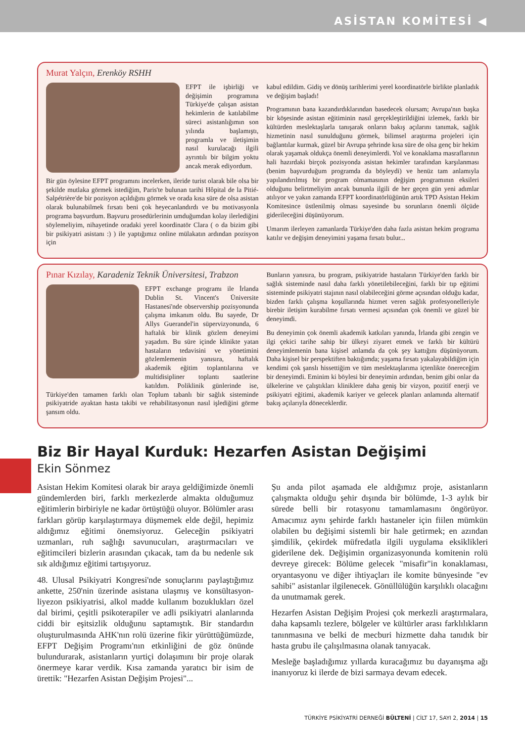ASİSTAN KOMİTESİ ◀
Murat Yalçın, Erenköy RSHH
EFPT ile işbirliği ve değişimin programına Türkiye'de çalışan asistan hekimlerin de katılabilme süreci asistanlığımın son yılında başlamıştı, programla ve iletişimin nasıl kurulacağı ilgili ayrıntılı bir bilgim yoktu ancak merak ediyordum.
Bir gün öylesine EFPT programını incelerken, ileride turist olarak bile olsa bir şekilde mutlaka görmek istediğim, Paris'te bulunan tarihi Hôpital de la Pitié-Salpétrière'de bir pozisyon açıldığını görmek ve orada kısa süre de olsa asistan olarak bulunabilmek fırsatı beni çok heyecanlandırdı ve bu motivasyonla programa başvurdum. Başvuru prosedürlerinin umduğumdan kolay ilerlediğini söylemeliyim, nihayetinde oradaki yerel koordinatör Clara ( o da bizim gibi bir psikiyatri asistanı :) ) ile yaptığımız online mülakatın ardından pozisyon için
kabul edildim. Gidiş ve dönüş tarihlerimi yerel koordinatörle birlikte planladık ve değişim başladı!
Programının bana kazandırdıklarından basedecek olursam; Avrupa'nın başka bir köşesinde asistan eğitiminin nasıl gerçekleştirildiğini izlemek, farklı bir kültürden meslektaşlarla tanışarak onların bakış açılarını tanımak, sağlık hizmetinin nasıl sunulduğunu görmek, bilimsel araştırma projeleri için bağlantılar kurmak, güzel bir Avrupa şehrinde kısa süre de olsa genç bir hekim olarak yaşamak oldukça önemli deneyimlerdi. Yol ve konaklama masraflarının hali hazırdaki birçok pozisyonda asistan hekimler tarafından karşılanması (benim başvurduğum programda da böyleydi) ve henüz tam anlamıyla yapılandırılmış bir program olmamasının değişim programının eksileri olduğunu belirtmeliyim ancak bununla ilgili de her geçen gün yeni adımlar atılıyor ve yakın zamanda EFPT koordinatörlüğünün artık TPD Asistan Hekim Komitesince üstlenilmiş olması sayesinde bu sorunların önemli ölçüde giderileceğini düşünüyorum.
Umarım ilerleyen zamanlarda Türkiye'den daha fazla asistan hekim programa katılır ve değişim deneyimini yaşama fırsatı bulur...
Pınar Kızılay, Karadeniz Teknik Üniversitesi, Trabzon
EFPT exchange programı ile İrlanda Dublin St. Vincent's Üniversite Hastanesi'nde observership pozisyonunda çalışma imkanım oldu. Bu sayede, Dr Allys Guerandel'in süpervizyonunda, 6 haftalık bir klinik gözlem deneyimi yaşadım. Bu süre içinde klinikte yatan hastaların tedavisini ve yönetimini gözlemlemenin yanısıra, haftalık akademik eğitim toplantılarına ve multidisipliner toplantı saatlerine katıldım. Poliklinik günlerinde ise, Türkiye'den tamamen farklı olan Toplum tabanlı bir sağlık sisteminde psikiyatride ayaktan hasta takibi ve rehabilitasyonun nasıl işlediğini görme şansım oldu.
Bunların yanısıra, bu program, psikiyatride hastaların Türkiye'den farklı bir sağlık sisteminde nasıl daha farklı yönetilebileceğini, farklı bir tıp eğitimi sisteminde psikiyatri stajının nasıl olabileceğini görme açısından olduğu kadar, bizden farklı çalışma koşullarında hizmet veren sağlık profesyonelleriyle birebir iletişim kurabilme fırsatı vermesi açısından çok önemli ve güzel bir deneyimdi.
Bu deneyimin çok önemli akademik katkıları yanında, İrlanda gibi zengin ve ilgi çekici tarihe sahip bir ülkeyi ziyaret etmek ve farklı bir kültürü deneyimlemenin bana kişisel anlamda da çok şey kattığını düşünüyorum. Daha kişisel bir perspektiften baktığımda; yaşama fırsatı yakalayabildiğim için kendimi çok şanslı hissettiğim ve tüm meslektaşlarıma içtenlikte önereceğim bir deneyimdi. Eminim ki böylesi bir deneyimin ardından, benim gibi onlar da ülkelerine ve çalıştıkları kliniklere daha geniş bir vizyon, pozitif enerji ve psikiyatri eğitimi, akademik kariyer ve gelecek planları anlamında alternatif bakış açılarıyla döneceklerdir.
Biz Bir Hayal Kurduk: Hezarfen Asistan Değişimi
Ekin Sönmez
Asistan Hekim Komitesi olarak bir araya geldiğimizde önemli gündemlerden biri, farklı merkezlerde almakta olduğumuz eğitimlerin birbiriyle ne kadar örtüştüğü oluyor. Bölümler arası farkları görüp karşılaştırmaya düşmemek elde değil, hepimiz aldığımız eğitimi önemsiyoruz. Geleceğin psikiyatri uzmanları, ruh sağlığı savunucuları, araştırmacıları ve eğitimcileri bizlerin arasından çıkacak, tam da bu nedenle sık sık aldığımız eğitimi tartışıyoruz.
48. Ulusal Psikiyatri Kongresi'nde sonuçlarını paylaştığımız ankette, 250'nin üzerinde asistana ulaşmış ve konsültasyon-liyezon psikiyatrisi, alkol madde kullanım bozuklukları özel dal birimi, çeşitli psikoterapiler ve adli psikiyatri alanlarında ciddi bir eşitsizlik olduğunu saptamıştık. Bir standardın oluşturulmasında AHK'nın rolü üzerine fikir yürüttüğümüzde, EFPT Değişim Programı'nın etkinliğini de göz önünde bulundurarak, asistanların yurtiçi dolaşımını bir proje olarak önermeye karar verdik. Kısa zamanda yaratıcı bir isim de ürettik: "Hezarfen Asistan Değişim Projesi"...
Şu anda pilot aşamada ele aldığımız proje, asistanların çalışmakta olduğu şehir dışında bir bölümde, 1-3 aylık bir sürede belli bir rotasyonu tamamlamasını öngörüyor. Amacımız aynı şehirde farklı hastaneler için fiilen mümkün olabilen bu değişimi sistemli bir hale getirmek; en azından şimdilik, çekirdek müfredatla ilgili uygulama eksiklikleri giderilene dek. Değişimin organizasyonunda komitenin rolü devreye girecek: Bölüme gelecek "misafir"in konaklaması, oryantasyonu ve diğer ihtiyaçları ile komite bünyesinde "ev sahibi" asistanlar ilgilenecek. Gönüllülüğün karşılıklı olacağını da unutmamak gerek.
Hezarfen Asistan Değişim Projesi çok merkezli araştırmalara, daha kapsamlı tezlere, bölgeler ve kültürler arası farklılıkların tanınmasına ve belki de mecburi hizmette daha tanıdık bir hasta grubu ile çalışılmasına olanak tanıyacak.
Mesleğe başladığımız yıllarda kuracağımız bu dayanışma ağı inanıyoruz ki ilerde de bizi sarmaya devam edecek.
TÜRKİYE PSİKİYATRİ DERNEĞİ BÜLTENİ | CİLT 17, SAYI 2, 2014 | 15